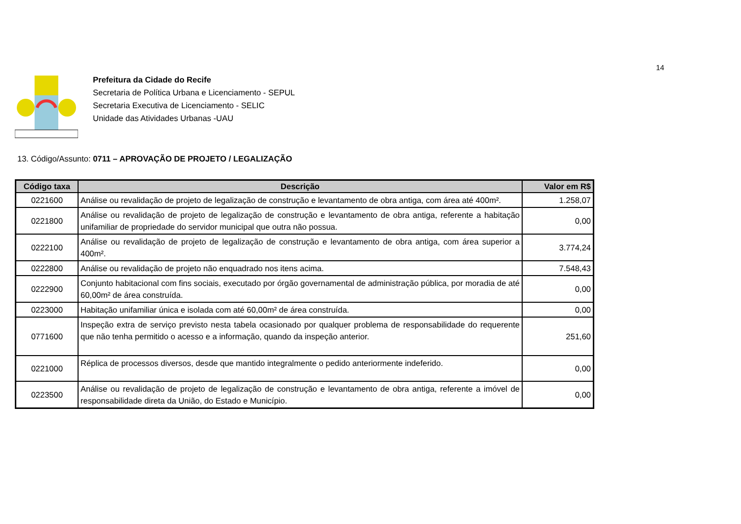14
Prefeitura da Cidade do Recife
Secretaria de Política Urbana e Licenciamento - SEPUL
Secretaria Executiva de Licenciamento - SELIC
Unidade das Atividades Urbanas -UAU
13. Código/Assunto: 0711 – APROVAÇÃO DE PROJETO / LEGALIZAÇÃO
| Código taxa | Descrição | Valor em R$ |
| --- | --- | --- |
| 0221600 | Análise ou revalidação de projeto de legalização de construção e levantamento de obra antiga, com área até 400m². | 1.258,07 |
| 0221800 | Análise ou revalidação de projeto de legalização de construção e levantamento de obra antiga, referente a habitação unifamiliar de propriedade do servidor municipal que outra não possua. | 0,00 |
| 0222100 | Análise ou revalidação de projeto de legalização de construção e levantamento de obra antiga, com área superior a 400m². | 3.774,24 |
| 0222800 | Análise ou revalidação de projeto não enquadrado nos itens acima. | 7.548,43 |
| 0222900 | Conjunto habitacional com fins sociais, executado por órgão governamental de administração pública, por moradia de até 60,00m² de área construída. | 0,00 |
| 0223000 | Habitação unifamiliar única e isolada com até 60,00m² de área construída. | 0,00 |
| 0771600 | Inspeção extra de serviço previsto nesta tabela ocasionado por qualquer problema de responsabilidade do requerente que não tenha permitido o acesso e a informação, quando da inspeção anterior. | 251,60 |
| 0221000 | Réplica de processos diversos, desde que mantido integralmente o pedido anteriormente indeferido. | 0,00 |
| 0223500 | Análise ou revalidação de projeto de legalização de construção e levantamento de obra antiga, referente a imóvel de responsabilidade direta da União, do Estado e Município. | 0,00 |